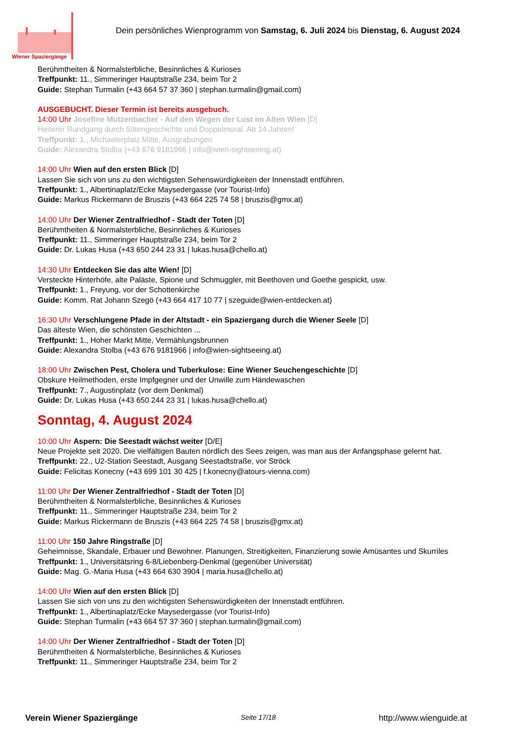Wiener Spaziergänge
Dein persönliches Wienprogramm von Samstag, 6. Juli 2024 bis Dienstag, 6. August 2024
Berühmtheiten & Normalsterbliche, Besinnliches & Kurioses
Treffpunkt: 11., Simmeringer Hauptstraße 234, beim Tor 2
Guide: Stephan Turmalin (+43 664 57 37 360 | stephan.turmalin@gmail.com)
AUSGEBUCHT. Dieser Termin ist bereits ausgebuch.
14:00 Uhr Josefine Mutzenbacher - Auf den Wegen der Lust im Alten Wien [D]
Heiterer Rundgang durch Sittengeschichte und Doppelmoral. Ab 14 Jahren!
Treffpunkt: 1., Michaelerplatz Mitte, Ausgrabungen
Guide: Alexandra Stolba (+43 676 9181966 | info@wien-sightseeing.at)
14:00 Uhr Wien auf den ersten Blick [D]
Lassen Sie sich von uns zu den wichtigsten Sehenswürdigkeiten der Innenstadt entführen.
Treffpunkt: 1., Albertinaplatz/Ecke Maysedergasse (vor Tourist-Info)
Guide: Markus Rickermann de Bruszis (+43 664 225 74 58 | bruszis@gmx.at)
14:00 Uhr Der Wiener Zentralfriedhof - Stadt der Toten [D]
Berühmtheiten & Normalsterbliche, Besinnliches & Kurioses
Treffpunkt: 11., Simmeringer Hauptstraße 234, beim Tor 2
Guide: Dr. Lukas Husa (+43 650 244 23 31 | lukas.husa@chello.at)
14:30 Uhr Entdecken Sie das alte Wien! [D]
Versteckte Hinterhöfe, alte Paläste, Spione und Schmuggler, mit Beethoven und Goethe gespickt, usw.
Treffpunkt: 1., Freyung, vor der Schottenkirche
Guide: Komm. Rat Johann Szegö (+43 664 417 10 77 | szeguide@wien-entdecken.at)
16:30 Uhr Verschlungene Pfade in der Altstadt - ein Spaziergang durch die Wiener Seele [D]
Das älteste Wien, die schönsten Geschichten ...
Treffpunkt: 1., Hoher Markt Mitte, Vermählungsbrunnen
Guide: Alexandra Stolba (+43 676 9181966 | info@wien-sightseeing.at)
18:00 Uhr Zwischen Pest, Cholera und Tuberkulose: Eine Wiener Seuchengeschichte [D]
Obskure Heilmethoden, erste Impfgegner und der Unwille zum Händewaschen
Treffpunkt: 7., Augustinplatz (vor dem Denkmal)
Guide: Dr. Lukas Husa (+43 650 244 23 31 | lukas.husa@chello.at)
Sonntag, 4. August 2024
10:00 Uhr Aspern: Die Seestadt wächst weiter [D/E]
Neue Projekte seit 2020. Die vielfältigen Bauten nördlich des Sees zeigen, was man aus der Anfangsphase gelernt hat.
Treffpunkt: 22., U2-Station Seestadt, Ausgang Seestadtstraße, vor Ströck
Guide: Felicitas Konecny (+43 699 101 30 425 | f.konecny@atours-vienna.com)
11:00 Uhr Der Wiener Zentralfriedhof - Stadt der Toten [D]
Berühmtheiten & Normalsterbliche, Besinnliches & Kurioses
Treffpunkt: 11., Simmeringer Hauptstraße 234, beim Tor 2
Guide: Markus Rickermann de Bruszis (+43 664 225 74 58 | bruszis@gmx.at)
11:00 Uhr 150 Jahre Ringstraße [D]
Geheimnisse, Skandale, Erbauer und Bewohner. Planungen, Streitigkeiten, Finanzierung sowie Amüsantes und Skurriles
Treffpunkt: 1., Universitätsring 6-8/Liebenberg-Denkmal (gegenüber Universität)
Guide: Mag. G.-Maria Husa (+43 664 630 3904 | maria.husa@chello.at)
14:00 Uhr Wien auf den ersten Blick [D]
Lassen Sie sich von uns zu den wichtigsten Sehenswürdigkeiten der Innenstadt entführen.
Treffpunkt: 1., Albertinaplatz/Ecke Maysedergasse (vor Tourist-Info)
Guide: Stephan Turmalin (+43 664 57 37 360 | stephan.turmalin@gmail.com)
14:00 Uhr Der Wiener Zentralfriedhof - Stadt der Toten [D]
Berühmtheiten & Normalsterbliche, Besinnliches & Kurioses
Treffpunkt: 11., Simmeringer Hauptstraße 234, beim Tor 2
Verein Wiener Spaziergänge Seite 17/18 http://www.wienguide.at